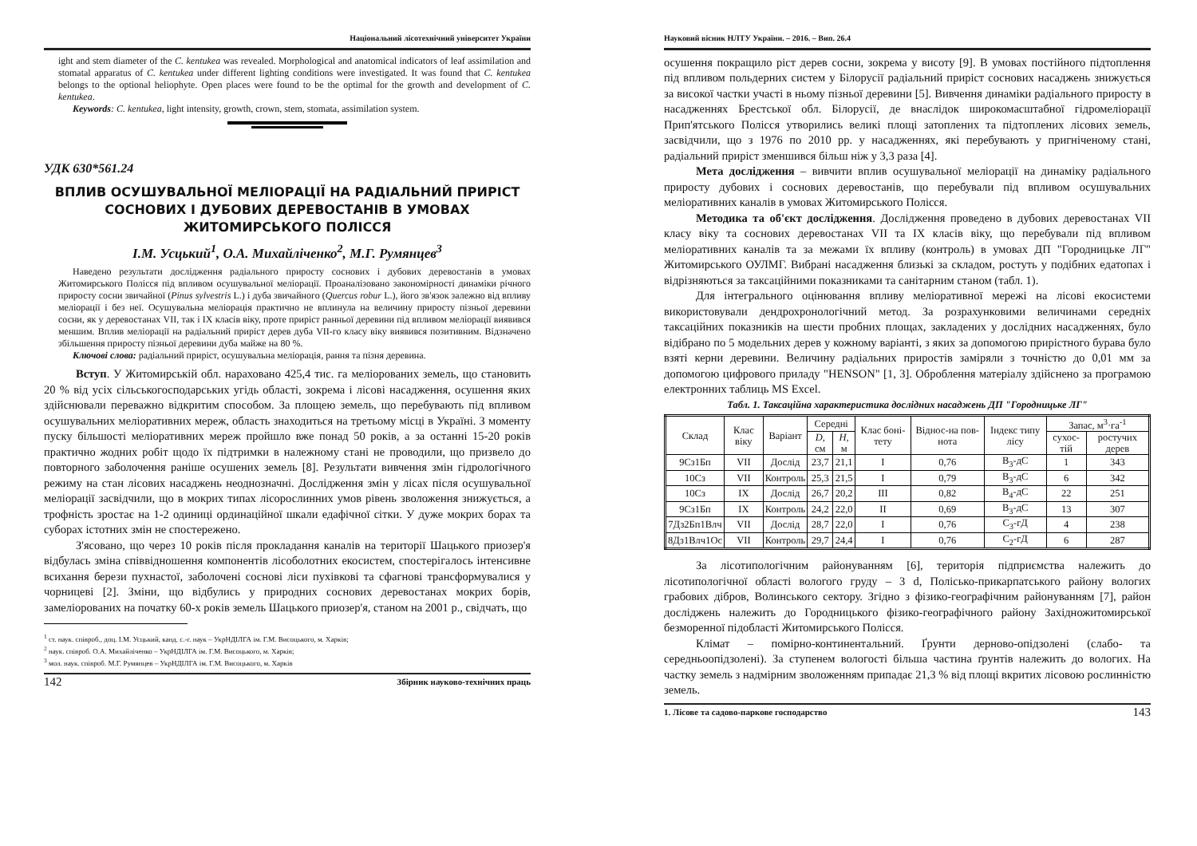Національний лісотехнічний університет України
ight and stem diameter of the C. kentukea was revealed. Morphological and anatomical indicators of leaf assimilation and stomatal apparatus of C. kentukea under different lighting conditions were investigated. It was found that C. kentukea belongs to the optional heliophyte. Open places were found to be the optimal for the growth and development of C. kentukea.
Keywords: C. kentukea, light intensity, growth, crown, stem, stomata, assimilation system.
УДК 630*561.24
ВПЛИВ ОСУШУВАЛЬНОЇ МЕЛІОРАЦІЇ НА РАДІАЛЬНИЙ ПРИРІСТ СОСНОВИХ І ДУБОВИХ ДЕРЕВОСТАНІВ В УМОВАХ ЖИТОМИРСЬКОГО ПОЛІССЯ
І.М. Усцький<sup>1</sup>, О.А. Михайліченко<sup>2</sup>, М.Г. Румянцев<sup>3</sup>
Наведено результати дослідження радіального приросту соснових і дубових деревостанів в умовах Житомирського Полісся під впливом осушувальної меліорації. Проаналізовано закономірності динаміки річного приросту сосни звичайної (Pinus sylvestris L.) і дуба звичайного (Quercus robur L.), його зв'язок залежно від впливу меліорації і без неї. Осушувальна меліорація практично не вплинула на величину приросту пізньої деревини сосни, як у деревостанах VII, так і IX класів віку, проте приріст ранньої деревини під впливом меліорації виявився меншим. Вплив меліорації на радіальний приріст дерев дуба VII-го класу віку виявився позитивним. Відзначено збільшення приросту пізньої деревини дуба майже на 80 %.
Ключові слова: радіальний приріст, осушувальна меліорація, рання та пізня деревина.
Вступ. У Житомирській обл. нараховано 425,4 тис. га меліорованих земель, що становить 20 % від усіх сільськогосподарських угідь області, зокрема і лісові насадження, осушення яких здійснювали переважно відкритим способом. За площею земель, що перебувають під впливом осушувальних меліоративних мереж, область знаходиться на третьому місці в Україні. З моменту пуску більшості меліоративних мереж пройшло вже понад 50 років, а за останні 15-20 років практично жодних робіт щодо їх підтримки в належному стані не проводили, що призвело до повторного заболочення раніше осушених земель [8]. Результати вивчення змін гідрологічного режиму на стан лісових насаджень неоднозначні. Дослідження змін у лісах після осушувальної меліорації засвідчили, що в мокрих типах лісорослинних умов рівень зволоження знижується, а трофність зростає на 1-2 одиниці ординаційної шкали едафічної сітки. У дуже мокрих борах та суборах істотних змін не спостережено.
З'ясовано, що через 10 років після прокладання каналів на території Шацького приозер'я відбулась зміна співвідношення компонентів лісоболотних екосистем, спостерігалось інтенсивне всихання берези пухнастої, заболочені соснові ліси пухівкові та сфагнові трансформувалися у чорницеві [2]. Зміни, що відбулись у природних соснових деревостанах мокрих борів, замеліорованих на початку 60-х років земель Шацького приозер'я, станом на 2001 р., свідчать, що
<sup>1</sup> ст. наук. співроб., доц. І.М. Усцький, канд. с.-г. наук – УкрНДІЛГА ім. Г.М. Висоцького, м. Харків;
<sup>2</sup> наук. співроб. О.А. Михайліченко – УкрНДІЛГА ім. Г.М. Висоцького, м. Харків;
<sup>3</sup> мол. наук. співроб. М.Г. Румянцев – УкрНДІЛГА ім. Г.М. Висоцького, м. Харків
142 Збірник науково-технічних праць
Науковий вісник НЛТУ України. – 2016. – Вип. 26.4
осушення покращило ріст дерев сосни, зокрема у висоту [9]. В умовах постійного підтоплення під впливом польдерних систем у Білорусії радіальний приріст соснових насаджень знижується за високої частки участі в ньому пізньої деревини [5]. Вивчення динаміки радіального приросту в насадженнях Брестської обл. Білорусії, де внаслідок широкомасштабної гідромеліорації Прип'ятського Полісся утворились великі площі затоплених та підтоплених лісових земель, засвідчили, що з 1976 по 2010 рр. у насадженнях, які перебувають у пригніченому стані, радіальний приріст зменшився більш ніж у 3,3 раза [4].
Мета дослідження – вивчити вплив осушувальної меліорації на динаміку радіального приросту дубових і соснових деревостанів, що перебували під впливом осушувальних меліоративних каналів в умовах Житомирського Полісся.
Методика та об'єкт дослідження. Дослідження проведено в дубових деревостанах VII класу віку та соснових деревостанах VII та IX класів віку, що перебували під впливом меліоративних каналів та за межами їх впливу (контроль) в умовах ДП "Городницьке ЛГ" Житомирського ОУЛМГ. Вибрані насадження близькі за складом, ростуть у подібних едатопах і відрізняються за таксаційними показниками та санітарним станом (табл. 1).
Для інтегрального оцінювання впливу меліоративної мережі на лісові екосистеми використовували дендрохронологічний метод. За розрахунковими величинами середніх таксаційних показників на шести пробних площах, закладених у дослідних насадженнях, було відібрано по 5 модельних дерев у кожному варіанті, з яких за допомогою приріcтного бурава було взяті керни деревини. Величину радіальних приростів заміряли з точністю до 0,01 мм за допомогою цифрового приладу "HENSON" [1, 3]. Оброблення матеріалу здійснено за програмою електронних таблиць MS Excel.
Табл. 1. Таксаційна характеристика дослідних насаджень ДП "Городницьке ЛГ"
| Склад | Клас віку | Варіант | Середні | | Клас боні-тету | Віднос-на пов-нота | Індекс типу лісу | Запас, м<sup>3</sup>·га<sup>-1</sup> | |
| --- | --- | --- | --- | --- | --- | --- | --- | --- | --- |
| | | | D , см | H , м | | | | сухос-тій | ростучих дерев |
| 9Сз1Бп | VII | Дослід | 23,7 | 21,1 | I | 0,76 | В<sub>3</sub>-дС | 1 | 343 |
| 10Сз | VII | Контроль | 25,3 | 21,5 | I | 0,79 | В<sub>3</sub>-дС | 6 | 342 |
| 10Сз | IX | Дослід | 26,7 | 20,2 | III | 0,82 | В<sub>4</sub>-дС | 22 | 251 |
| 9Сз1Бп | IX | Контроль | 24,2 | 22,0 | II | 0,69 | В<sub>3</sub>-дС | 13 | 307 |
| 7Дз2Бп1Влч | VII | Дослід | 28,7 | 22,0 | I | 0,76 | С<sub>3</sub>-гД | 4 | 238 |
| 8Дз1Влч1Ос | VII | Контроль | 29,7 | 24,4 | I | 0,76 | С<sub>2</sub>-гД | 6 | 287 |
За лісотипологічним районуванням [6], територія підприємства належить до лісотипологічної області вологого груду – 3 d, Полісько-прикарпатського району вологих грабових дібров, Волинського сектору. Згідно з фізико-географічним районуванням [7], район досліджень належить до Городницького фізико-географічного району Західножитомирської безморенної підобласті Житомирського Полісся.
Клімат – помірно-континентальний. Ґрунти дерново-опідзолені (слабо- та середньоопідзолені). За ступенем вологості більша частина ґрунтів належить до вологих. На частку земель з надмірним зволоженням припадає 21,3 % від площі вкритих лісовою рослинністю земель.
1. Лісове та садово-паркове господарство 143